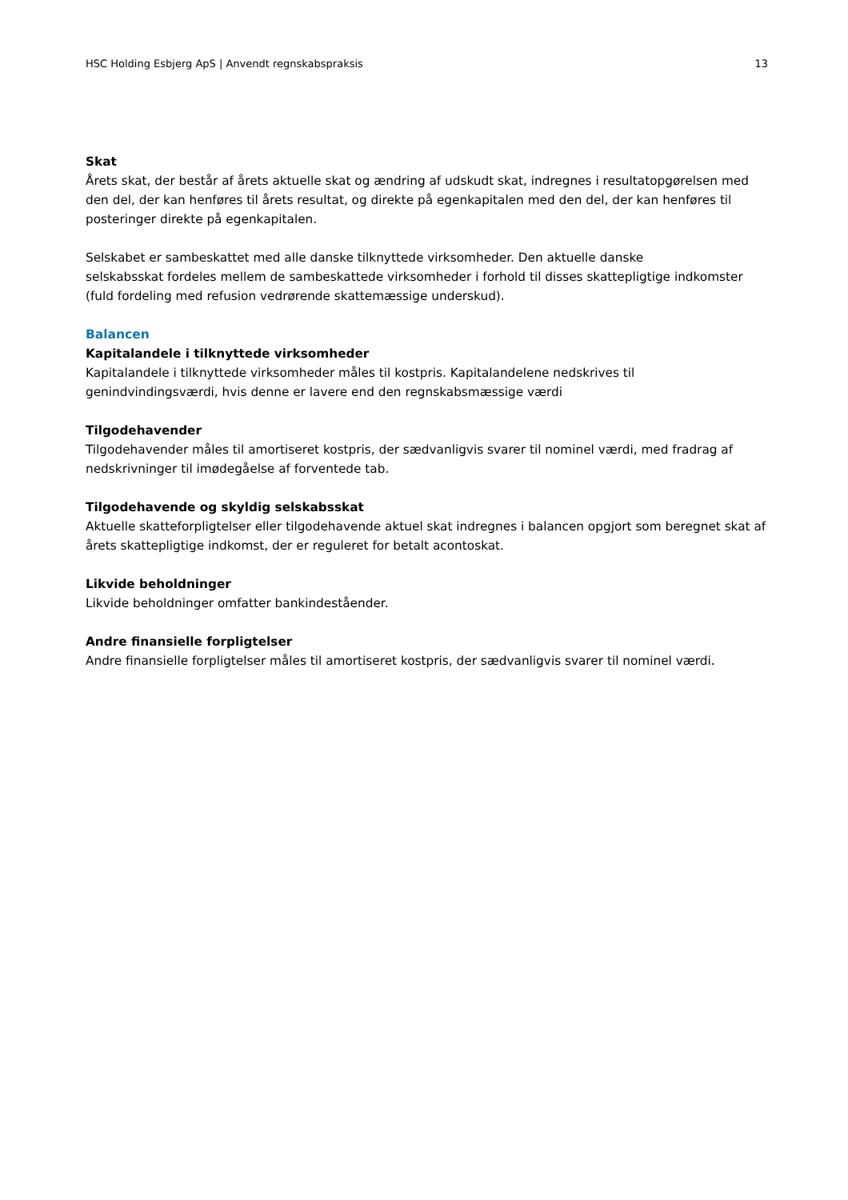HSC Holding Esbjerg ApS | Anvendt regnskabspraksis 13
Skat
Årets skat, der består af årets aktuelle skat og ændring af udskudt skat, indregnes i resultatopgørelsen med den del, der kan henføres til årets resultat, og direkte på egenkapitalen med den del, der kan henføres til posteringer direkte på egenkapitalen.
Selskabet er sambeskattet med alle danske tilknyttede virksomheder. Den aktuelle danske
selskabsskat fordeles mellem de sambeskattede virksomheder i forhold til disses skattepligtige indkomster (fuld fordeling med refusion vedrørende skattemæssige underskud).
Balancen
Kapitalandele i tilknyttede virksomheder
Kapitalandele i tilknyttede virksomheder måles til kostpris. Kapitalandelene nedskrives til genindvindingsværdi, hvis denne er lavere end den regnskabsmæssige værdi
Tilgodehavender
Tilgodehavender måles til amortiseret kostpris, der sædvanligvis svarer til nominel værdi, med fradrag af nedskrivninger til imødegåelse af forventede tab.
Tilgodehavende og skyldig selskabsskat
Aktuelle skatteforpligtelser eller tilgodehavende aktuel skat indregnes i balancen opgjort som beregnet skat af årets skattepligtige indkomst, der er reguleret for betalt acontoskat.
Likvide beholdninger
Likvide beholdninger omfatter bankindeståender.
Andre finansielle forpligtelser
Andre finansielle forpligtelser måles til amortiseret kostpris, der sædvanligvis svarer til nominel værdi.